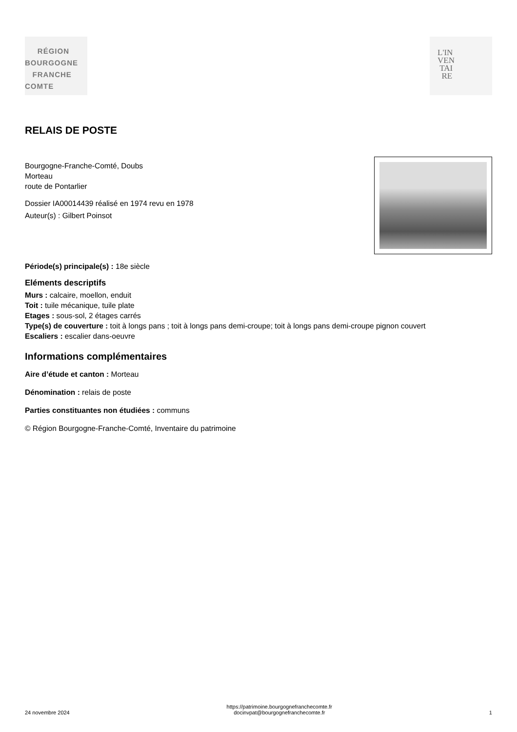RÉGION
BOURGOGNE
FRANCHE
COMTE
L'IN
VEN
TAI
RE
RELAIS DE POSTE
Bourgogne-Franche-Comté, Doubs
Morteau
route de Pontarlier
Dossier IA00014439 réalisé en 1974 revu en 1978
Auteur(s) : Gilbert Poinsot
Période(s) principale(s) : 18e siècle
Eléments descriptifs
Murs : calcaire, moellon, enduit
Toit : tuile mécanique, tuile plate
Etages : sous-sol, 2 étages carrés
Type(s) de couverture : toit à longs pans ; toit à longs pans demi-croupe; toit à longs pans demi-croupe pignon couvert
Escaliers : escalier dans-oeuvre
Informations complémentaires
Aire d’étude et canton : Morteau
Dénomination : relais de poste
Parties constituantes non étudiées : communs
© Région Bourgogne-Franche-Comté, Inventaire du patrimoine
24 novembre 2024 https://patrimoine.bourgognefranchecomte.fr
docinvpat@bourgognefranchecomte.fr 1